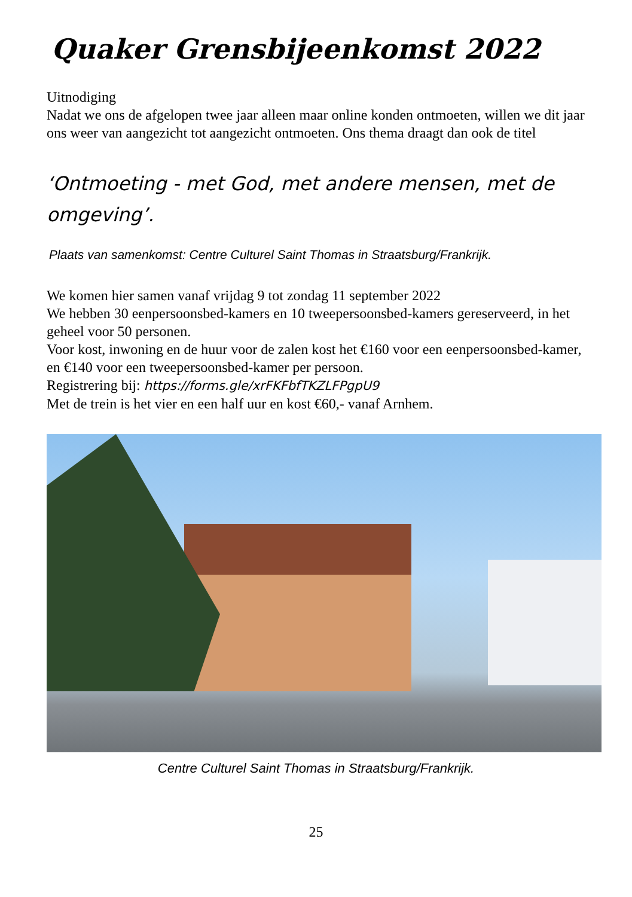Quaker Grensbijeenkomst 2022
Uitnodiging
Nadat we ons de afgelopen twee jaar alleen maar online konden ontmoeten, willen we dit jaar ons weer van aangezicht tot aangezicht ontmoeten. Ons thema draagt dan ook de titel
‘Ontmoeting - met God, met andere mensen, met de omgeving’.
Plaats van samenkomst: Centre Culturel Saint Thomas in Straatsburg/Frankrijk.
We komen hier samen vanaf vrijdag 9 tot zondag 11 september 2022
We hebben 30 eenpersoonsbed-kamers en 10 tweepersoonsbed-kamers gereserveerd, in het geheel voor 50 personen.
Voor kost, inwoning en de huur voor de zalen kost het €160 voor een eenpersoonsbed-kamer, en €140 voor een tweepersoonsbed-kamer per persoon.
Registrering bij: https://forms.gle/xrFKFbfTKZLFPgpU9
Met de trein is het vier en een half uur en kost €60,- vanaf Arnhem.
Centre Culturel Saint Thomas in Straatsburg/Frankrijk.
25